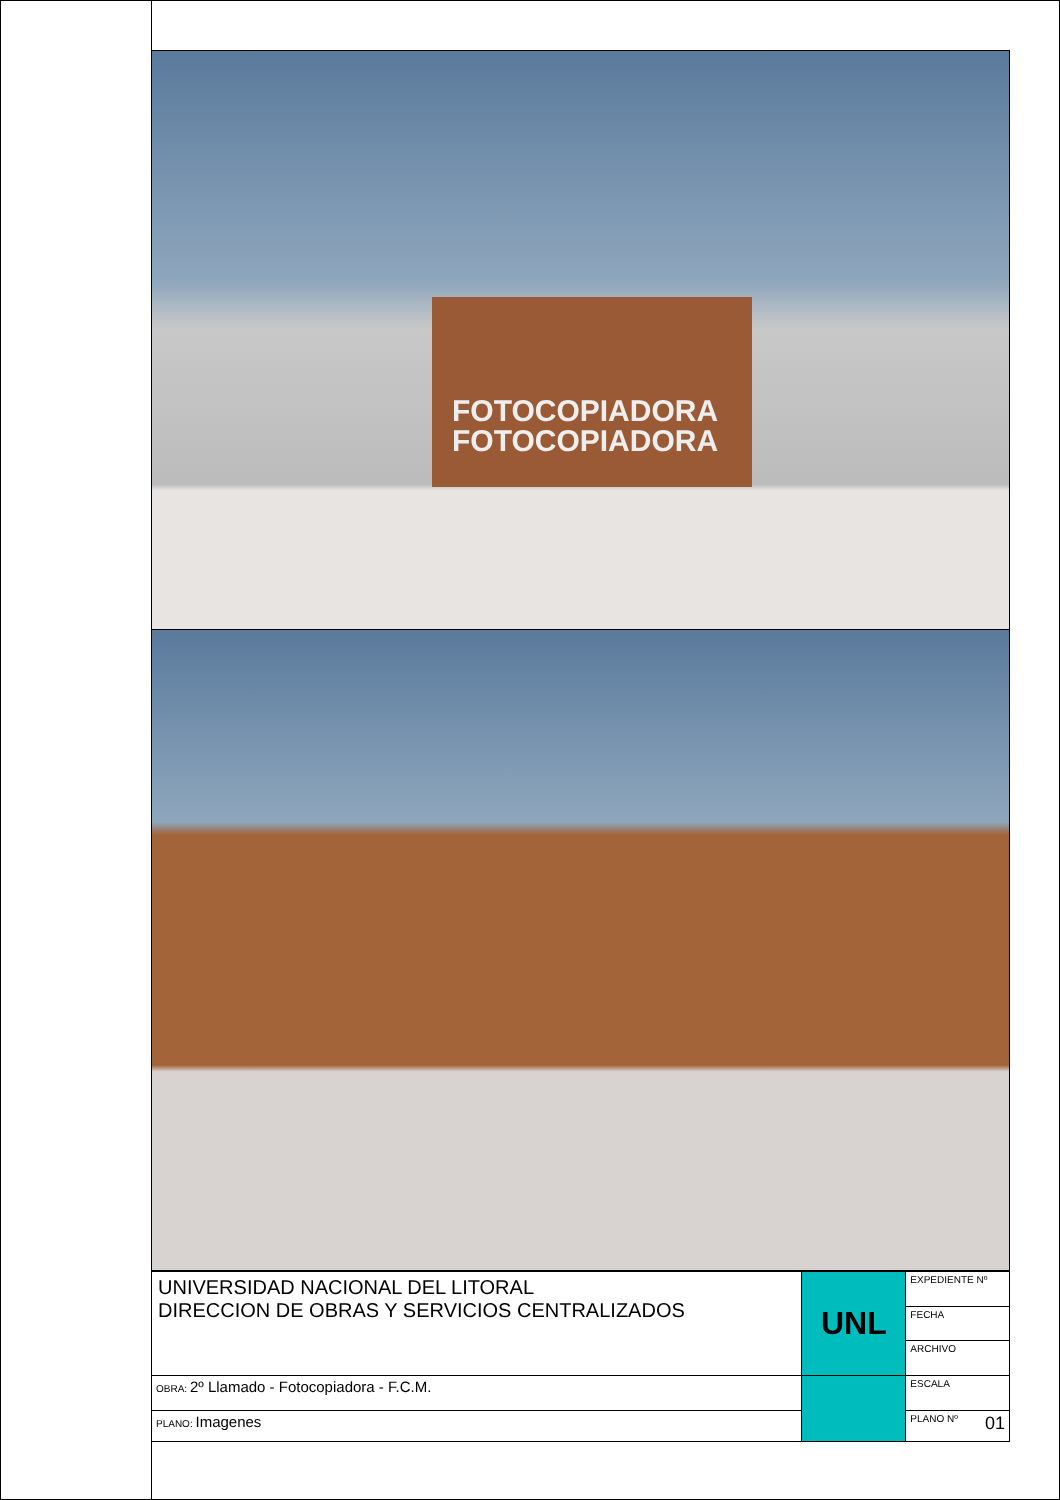FOTOCOPIADORA
FOTOCOPIADORA
| UNIVERSIDAD NACIONAL DEL LITORAL DIRECCION DE OBRAS Y SERVICIOS CENTRALIZADOS | UNL | EXPEDIENTE Nº |
| | | FECHA |
| | | ARCHIVO |
| OBRA: 2º Llamado - Fotocopiadora - F.C.M. | | ESCALA |
| PLANO: Imagenes | | PLANO Nº 01 |